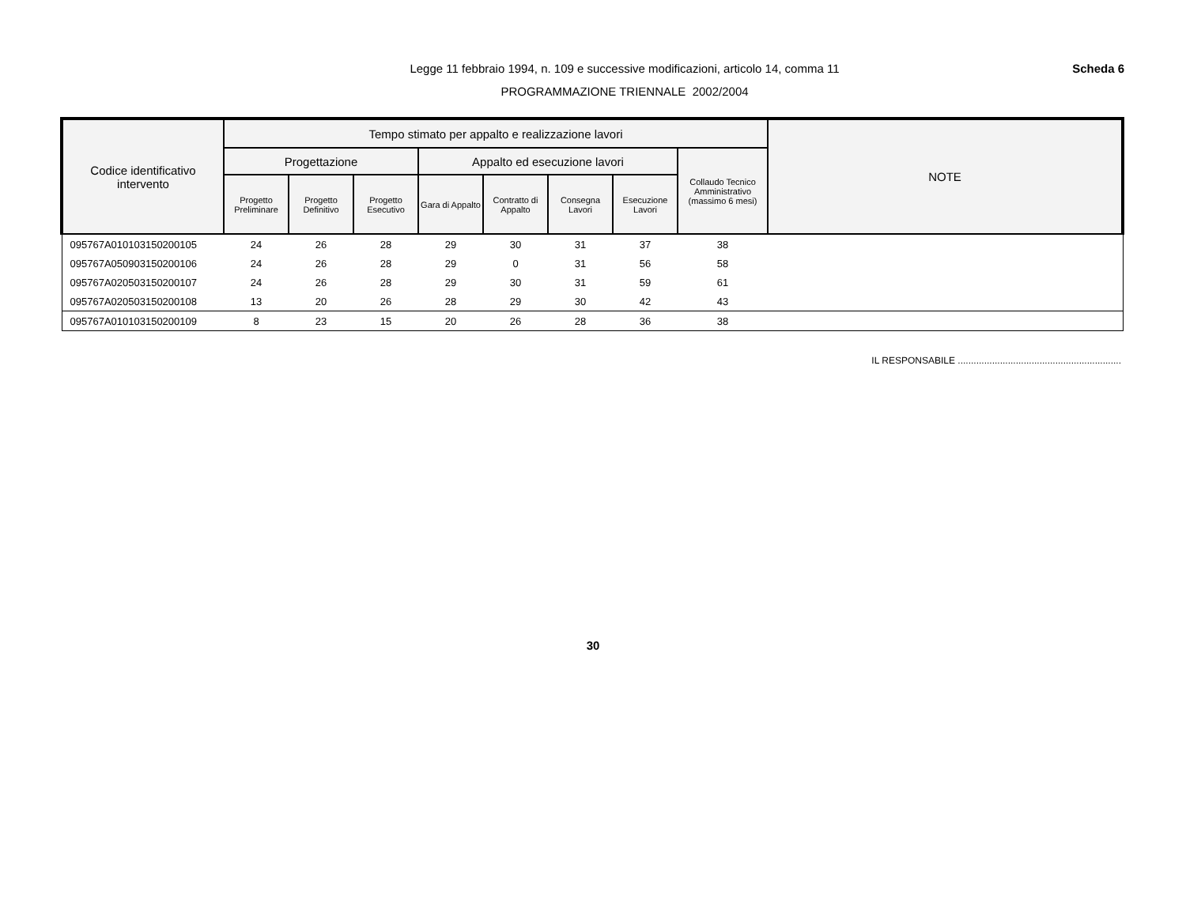Legge 11 febbraio 1994, n. 109 e successive modificazioni, articolo 14, comma 11
PROGRAMMAZIONE TRIENNALE 2002/2004
Scheda 6
| Codice identificativo intervento | Tempo stimato per appalto e realizzazione lavori | | | | | | | | NOTE |
| --- | --- | --- | --- | --- | --- | --- | --- | --- | --- |
| | Progettazione | | | Appalto ed esecuzione lavori | | | | Collaudo Tecnico Amministrativo (massimo 6 mesi) | |
| | Progetto Preliminare | Progetto Definitivo | Progetto Esecutivo | Gara di Appalto | Contratto di Appalto | Consegna Lavori | Esecuzione Lavori | | |
| 095767A010103150200105 | 24 | 26 | 28 | 29 | 30 | 31 | 37 | 38 | |
| 095767A050903150200106 | 24 | 26 | 28 | 29 | 0 | 31 | 56 | 58 | |
| 095767A020503150200107 | 24 | 26 | 28 | 29 | 30 | 31 | 59 | 61 | |
| 095767A020503150200108 | 13 | 20 | 26 | 28 | 29 | 30 | 42 | 43 | |
| 095767A010103150200109 | 8 | 23 | 15 | 20 | 26 | 28 | 36 | 38 | |
IL RESPONSABILE ..............................................................
30